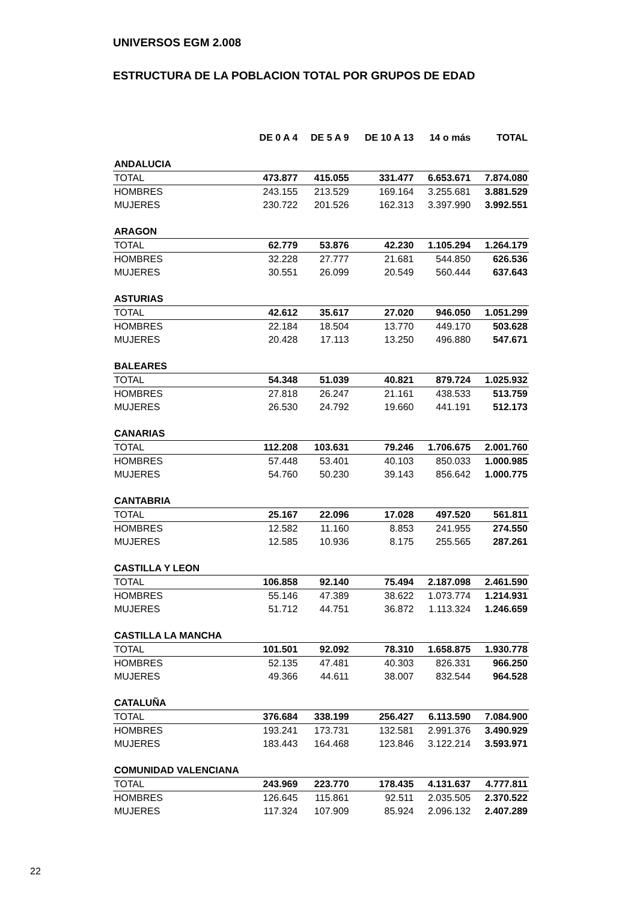UNIVERSOS EGM 2.008
ESTRUCTURA DE LA POBLACION TOTAL POR GRUPOS DE EDAD
| | DE 0 A 4 | DE 5 A 9 | DE 10 A 13 | 14 o más | TOTAL |
| --- | --- | --- | --- | --- | --- |
| ANDALUCIA | | | | | |
| TOTAL | 473.877 | 415.055 | 331.477 | 6.653.671 | 7.874.080 |
| HOMBRES | 243.155 | 213.529 | 169.164 | 3.255.681 | 3.881.529 |
| MUJERES | 230.722 | 201.526 | 162.313 | 3.397.990 | 3.992.551 |
| ARAGON | | | | | |
| TOTAL | 62.779 | 53.876 | 42.230 | 1.105.294 | 1.264.179 |
| HOMBRES | 32.228 | 27.777 | 21.681 | 544.850 | 626.536 |
| MUJERES | 30.551 | 26.099 | 20.549 | 560.444 | 637.643 |
| ASTURIAS | | | | | |
| TOTAL | 42.612 | 35.617 | 27.020 | 946.050 | 1.051.299 |
| HOMBRES | 22.184 | 18.504 | 13.770 | 449.170 | 503.628 |
| MUJERES | 20.428 | 17.113 | 13.250 | 496.880 | 547.671 |
| BALEARES | | | | | |
| TOTAL | 54.348 | 51.039 | 40.821 | 879.724 | 1.025.932 |
| HOMBRES | 27.818 | 26.247 | 21.161 | 438.533 | 513.759 |
| MUJERES | 26.530 | 24.792 | 19.660 | 441.191 | 512.173 |
| CANARIAS | | | | | |
| TOTAL | 112.208 | 103.631 | 79.246 | 1.706.675 | 2.001.760 |
| HOMBRES | 57.448 | 53.401 | 40.103 | 850.033 | 1.000.985 |
| MUJERES | 54.760 | 50.230 | 39.143 | 856.642 | 1.000.775 |
| CANTABRIA | | | | | |
| TOTAL | 25.167 | 22.096 | 17.028 | 497.520 | 561.811 |
| HOMBRES | 12.582 | 11.160 | 8.853 | 241.955 | 274.550 |
| MUJERES | 12.585 | 10.936 | 8.175 | 255.565 | 287.261 |
| CASTILLA Y LEON | | | | | |
| TOTAL | 106.858 | 92.140 | 75.494 | 2.187.098 | 2.461.590 |
| HOMBRES | 55.146 | 47.389 | 38.622 | 1.073.774 | 1.214.931 |
| MUJERES | 51.712 | 44.751 | 36.872 | 1.113.324 | 1.246.659 |
| CASTILLA LA MANCHA | | | | | |
| TOTAL | 101.501 | 92.092 | 78.310 | 1.658.875 | 1.930.778 |
| HOMBRES | 52.135 | 47.481 | 40.303 | 826.331 | 966.250 |
| MUJERES | 49.366 | 44.611 | 38.007 | 832.544 | 964.528 |
| CATALUÑA | | | | | |
| TOTAL | 376.684 | 338.199 | 256.427 | 6.113.590 | 7.084.900 |
| HOMBRES | 193.241 | 173.731 | 132.581 | 2.991.376 | 3.490.929 |
| MUJERES | 183.443 | 164.468 | 123.846 | 3.122.214 | 3.593.971 |
| COMUNIDAD VALENCIANA | | | | | |
| TOTAL | 243.969 | 223.770 | 178.435 | 4.131.637 | 4.777.811 |
| HOMBRES | 126.645 | 115.861 | 92.511 | 2.035.505 | 2.370.522 |
| MUJERES | 117.324 | 107.909 | 85.924 | 2.096.132 | 2.407.289 |
22